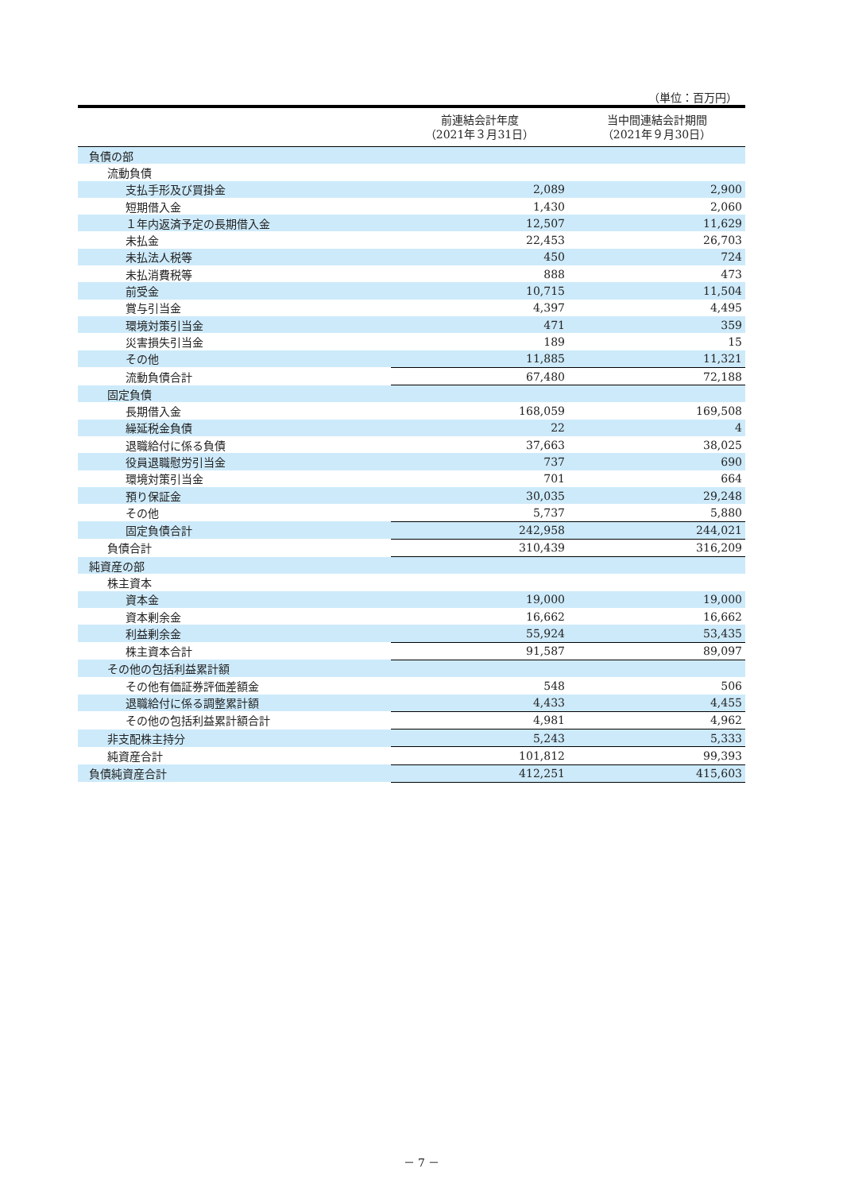（単位：百万円）
| | 前連結会計年度 （2021年３月31日） | 当中間連結会計期間 （2021年９月30日） |
| --- | --- | --- |
| 負債の部 | | |
| 流動負債 | | |
| 支払手形及び買掛金 | 2,089 | 2,900 |
| 短期借入金 | 1,430 | 2,060 |
| １年内返済予定の長期借入金 | 12,507 | 11,629 |
| 未払金 | 22,453 | 26,703 |
| 未払法人税等 | 450 | 724 |
| 未払消費税等 | 888 | 473 |
| 前受金 | 10,715 | 11,504 |
| 賞与引当金 | 4,397 | 4,495 |
| 環境対策引当金 | 471 | 359 |
| 災害損失引当金 | 189 | 15 |
| その他 | 11,885 | 11,321 |
| 流動負債合計 | 67,480 | 72,188 |
| 固定負債 | | |
| 長期借入金 | 168,059 | 169,508 |
| 繰延税金負債 | 22 | 4 |
| 退職給付に係る負債 | 37,663 | 38,025 |
| 役員退職慰労引当金 | 737 | 690 |
| 環境対策引当金 | 701 | 664 |
| 預り保証金 | 30,035 | 29,248 |
| その他 | 5,737 | 5,880 |
| 固定負債合計 | 242,958 | 244,021 |
| 負債合計 | 310,439 | 316,209 |
| 純資産の部 | | |
| 株主資本 | | |
| 資本金 | 19,000 | 19,000 |
| 資本剰余金 | 16,662 | 16,662 |
| 利益剰余金 | 55,924 | 53,435 |
| 株主資本合計 | 91,587 | 89,097 |
| その他の包括利益累計額 | | |
| その他有価証券評価差額金 | 548 | 506 |
| 退職給付に係る調整累計額 | 4,433 | 4,455 |
| その他の包括利益累計額合計 | 4,981 | 4,962 |
| 非支配株主持分 | 5,243 | 5,333 |
| 純資産合計 | 101,812 | 99,393 |
| 負債純資産合計 | 412,251 | 415,603 |
－ 7 －